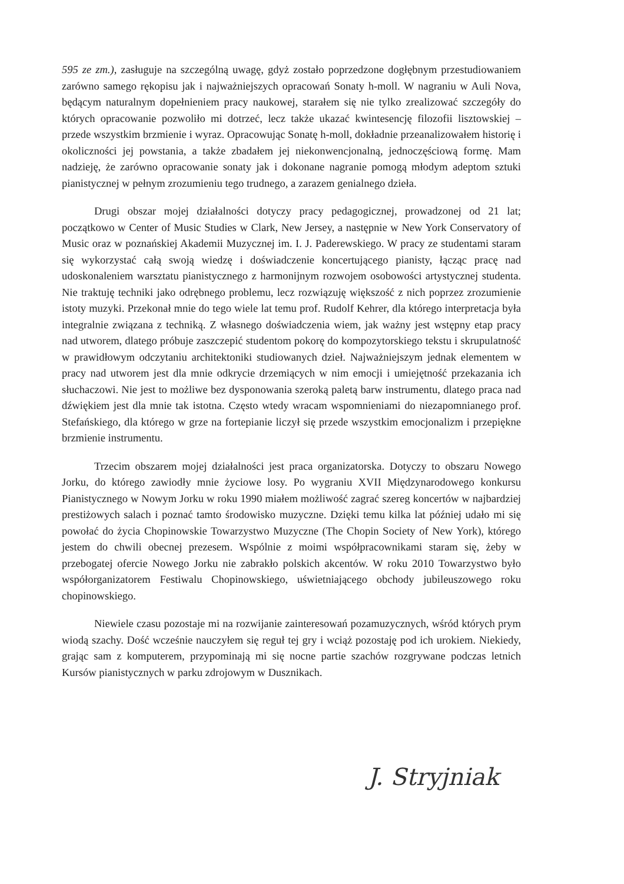595 ze zm.), zasługuje na szczególną uwagę, gdyż zostało poprzedzone dogłębnym przestudiowaniem zarówno samego rękopisu jak i najważniejszych opracowań Sonaty h-moll. W nagraniu w Auli Nova, będącym naturalnym dopełnieniem pracy naukowej, starałem się nie tylko zrealizować szczegóły do których opracowanie pozwoliło mi dotrzeć, lecz także ukazać kwintesencję filozofii lisztowskiej – przede wszystkim brzmienie i wyraz. Opracowując Sonatę h-moll, dokładnie przeanalizowałem historię i okoliczności jej powstania, a także zbadałem jej niekonwencjonalną, jednoczęściową formę. Mam nadzieję, że zarówno opracowanie sonaty jak i dokonane nagranie pomogą młodym adeptom sztuki pianistycznej w pełnym zrozumieniu tego trudnego, a zarazem genialnego dzieła.
Drugi obszar mojej działalności dotyczy pracy pedagogicznej, prowadzonej od 21 lat; początkowo w Center of Music Studies w Clark, New Jersey, a następnie w New York Conservatory of Music oraz w poznańskiej Akademii Muzycznej im. I. J. Paderewskiego. W pracy ze studentami staram się wykorzystać całą swoją wiedzę i doświadczenie koncertującego pianisty, łącząc pracę nad udoskonaleniem warsztatu pianistycznego z harmonijnym rozwojem osobowości artystycznej studenta. Nie traktuję techniki jako odrębnego problemu, lecz rozwiązuję większość z nich poprzez zrozumienie istoty muzyki. Przekonał mnie do tego wiele lat temu prof. Rudolf Kehrer, dla którego interpretacja była integralnie związana z techniką. Z własnego doświadczenia wiem, jak ważny jest wstępny etap pracy nad utworem, dlatego próbuje zaszczepić studentom pokorę do kompozytorskiego tekstu i skrupulatność w prawidłowym odczytaniu architektoniki studiowanych dzieł. Najważniejszym jednak elementem w pracy nad utworem jest dla mnie odkrycie drzemiących w nim emocji i umiejętność przekazania ich słuchaczowi. Nie jest to możliwe bez dysponowania szeroką paletą barw instrumentu, dlatego praca nad dźwiękiem jest dla mnie tak istotna. Często wtedy wracam wspomnieniami do niezapomnianego prof. Stefańskiego, dla którego w grze na fortepianie liczył się przede wszystkim emocjonalizm i przepiękne brzmienie instrumentu.
Trzecim obszarem mojej działalności jest praca organizatorska. Dotyczy to obszaru Nowego Jorku, do którego zawiodły mnie życiowe losy. Po wygraniu XVII Międzynarodowego konkursu Pianistycznego w Nowym Jorku w roku 1990 miałem możliwość zagrać szereg koncertów w najbardziej prestiżowych salach i poznać tamto środowisko muzyczne. Dzięki temu kilka lat później udało mi się powołać do życia Chopinowskie Towarzystwo Muzyczne (The Chopin Society of New York), którego jestem do chwili obecnej prezesem. Wspólnie z moimi współpracownikami staram się, żeby w przebogatej ofercie Nowego Jorku nie zabrakło polskich akcentów. W roku 2010 Towarzystwo było współorganizatorem Festiwalu Chopinowskiego, uświetniającego obchody jubileuszowego roku chopinowskiego.
Niewiele czasu pozostaje mi na rozwijanie zainteresowań pozamuzycznych, wśród których prym wiodą szachy. Dość wcześnie nauczyłem się reguł tej gry i wciąż pozostaję pod ich urokiem. Niekiedy, grając sam z komputerem, przypominają mi się nocne partie szachów rozgrywane podczas letnich Kursów pianistycznych w parku zdrojowym w Dusznikach.
J. Stryjniak